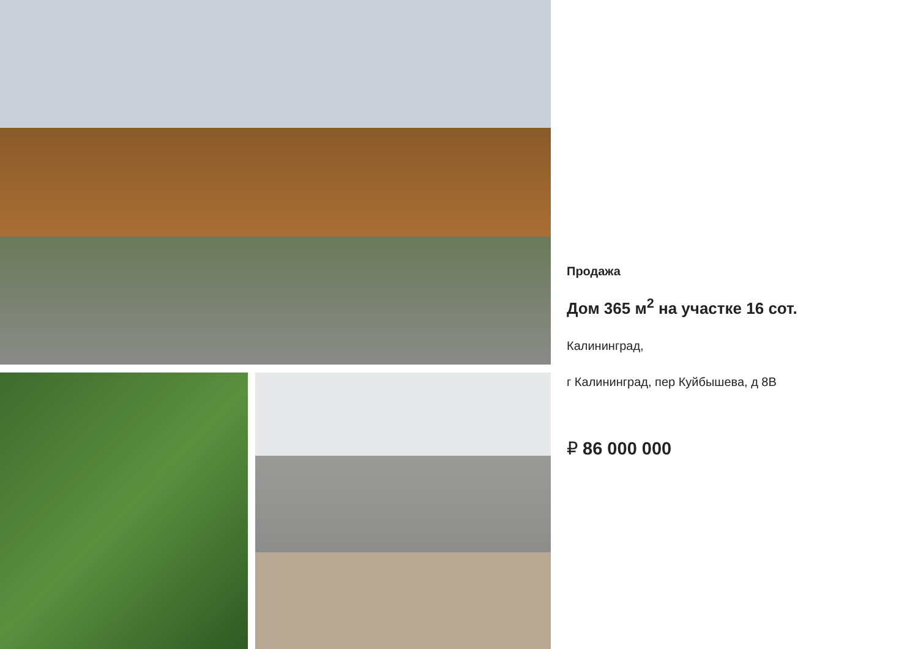Продажа
Дом 365 м<sup>2</sup> на участке 16 сот.
Калининград,
г Калининград, пер Куйбышева, д 8В
₽ 86 000 000